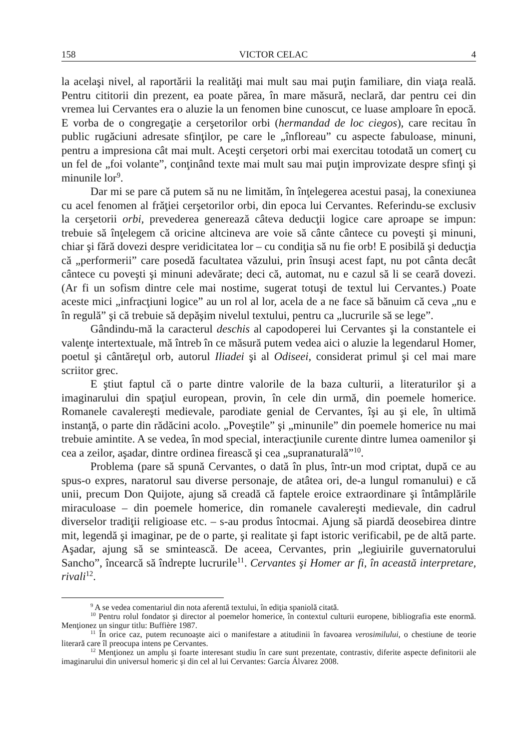158 VICTOR CELAC 4
la acelaşi nivel, al raportării la realităţi mai mult sau mai puţin familiare, din viaţa reală. Pentru cititorii din prezent, ea poate părea, în mare măsură, neclară, dar pentru cei din vremea lui Cervantes era o aluzie la un fenomen bine cunoscut, ce luase amploare în epocă. E vorba de o congregaţie a cerşetorilor orbi (hermandad de loc ciegos), care recitau în public rugăciuni adresate sfinţilor, pe care le „înfloreau” cu aspecte fabuloase, minuni, pentru a impresiona cât mai mult. Aceşti cerşetori orbi mai exercitau totodată un comerţ cu un fel de „foi volante”, conţinând texte mai mult sau mai puţin improvizate despre sfinţi şi minunile lor<sup>9</sup>.
Dar mi se pare că putem să nu ne limităm, în înţelegerea acestui pasaj, la conexiunea cu acel fenomen al frăţiei cerşetorilor orbi, din epoca lui Cervantes. Referindu-se exclusiv la cerşetorii orbi, prevederea generează câteva deducţii logice care aproape se impun: trebuie să înţelegem că oricine altcineva are voie să cânte cântece cu poveşti şi minuni, chiar şi fără dovezi despre veridicitatea lor – cu condiţia să nu fie orb! E posibilă şi deducţia că „performerii” care posedă facultatea văzului, prin însuşi acest fapt, nu pot cânta decât cântece cu poveşti şi minuni adevărate; deci că, automat, nu e cazul să li se ceară dovezi. (Ar fi un sofism dintre cele mai nostime, sugerat totuşi de textul lui Cervantes.) Poate aceste mici „infracţiuni logice” au un rol al lor, acela de a ne face să bănuim că ceva „nu e în regulă” şi că trebuie să depăşim nivelul textului, pentru ca „lucrurile să se lege”.
Gândindu-mă la caracterul deschis al capodoperei lui Cervantes şi la constantele ei valenţe intertextuale, mă întreb în ce măsură putem vedea aici o aluzie la legendarul Homer, poetul şi cântăreţul orb, autorul Iliadei şi al Odiseei, considerat primul şi cel mai mare scriitor grec.
E ştiut faptul că o parte dintre valorile de la baza culturii, a literaturilor şi a imaginarului din spaţiul european, provin, în cele din urmă, din poemele homerice. Romanele cavalereşti medievale, parodiate genial de Cervantes, îşi au şi ele, în ultimă instanţă, o parte din rădăcini acolo. „Poveştile” şi „minunile” din poemele homerice nu mai trebuie amintite. A se vedea, în mod special, interacţiunile curente dintre lumea oamenilor şi cea a zeilor, aşadar, dintre ordinea firească şi cea „supranaturală”<sup>10</sup>.
Problema (pare să spună Cervantes, o dată în plus, într-un mod criptat, după ce au spus-o expres, naratorul sau diverse personaje, de atâtea ori, de-a lungul romanului) e că unii, precum Don Quijote, ajung să creadă că faptele eroice extraordinare şi întâmplările miraculoase – din poemele homerice, din romanele cavalereşti medievale, din cadrul diverselor tradiţii religioase etc. – s-au produs întocmai. Ajung să piardă deosebirea dintre mit, legendă şi imaginar, pe de o parte, şi realitate şi fapt istoric verificabil, pe de altă parte. Aşadar, ajung să se smintească. De aceea, Cervantes, prin „legiuirile guvernatorului Sancho”, încearcă să îndrepte lucrurile<sup>11</sup>. Cervantes şi Homer ar fi, în această interpretare, rivali<sup>12</sup>.
<sup>9</sup> A se vedea comentariul din nota aferentă textului, în ediţia spaniolă citată.
<sup>10</sup> Pentru rolul fondator şi director al poemelor homerice, în contextul culturii europene, bibliografia este enormă. Menţionez un singur titlu: Buffière 1987.
<sup>11</sup> În orice caz, putem recunoaşte aici o manifestare a atitudinii în favoarea verosimilului, o chestiune de teorie literară care îl preocupa intens pe Cervantes.
<sup>12</sup> Menţionez un amplu şi foarte interesant studiu în care sunt prezentate, contrastiv, diferite aspecte definitorii ale imaginarului din universul homeric şi din cel al lui Cervantes: García Álvarez 2008.